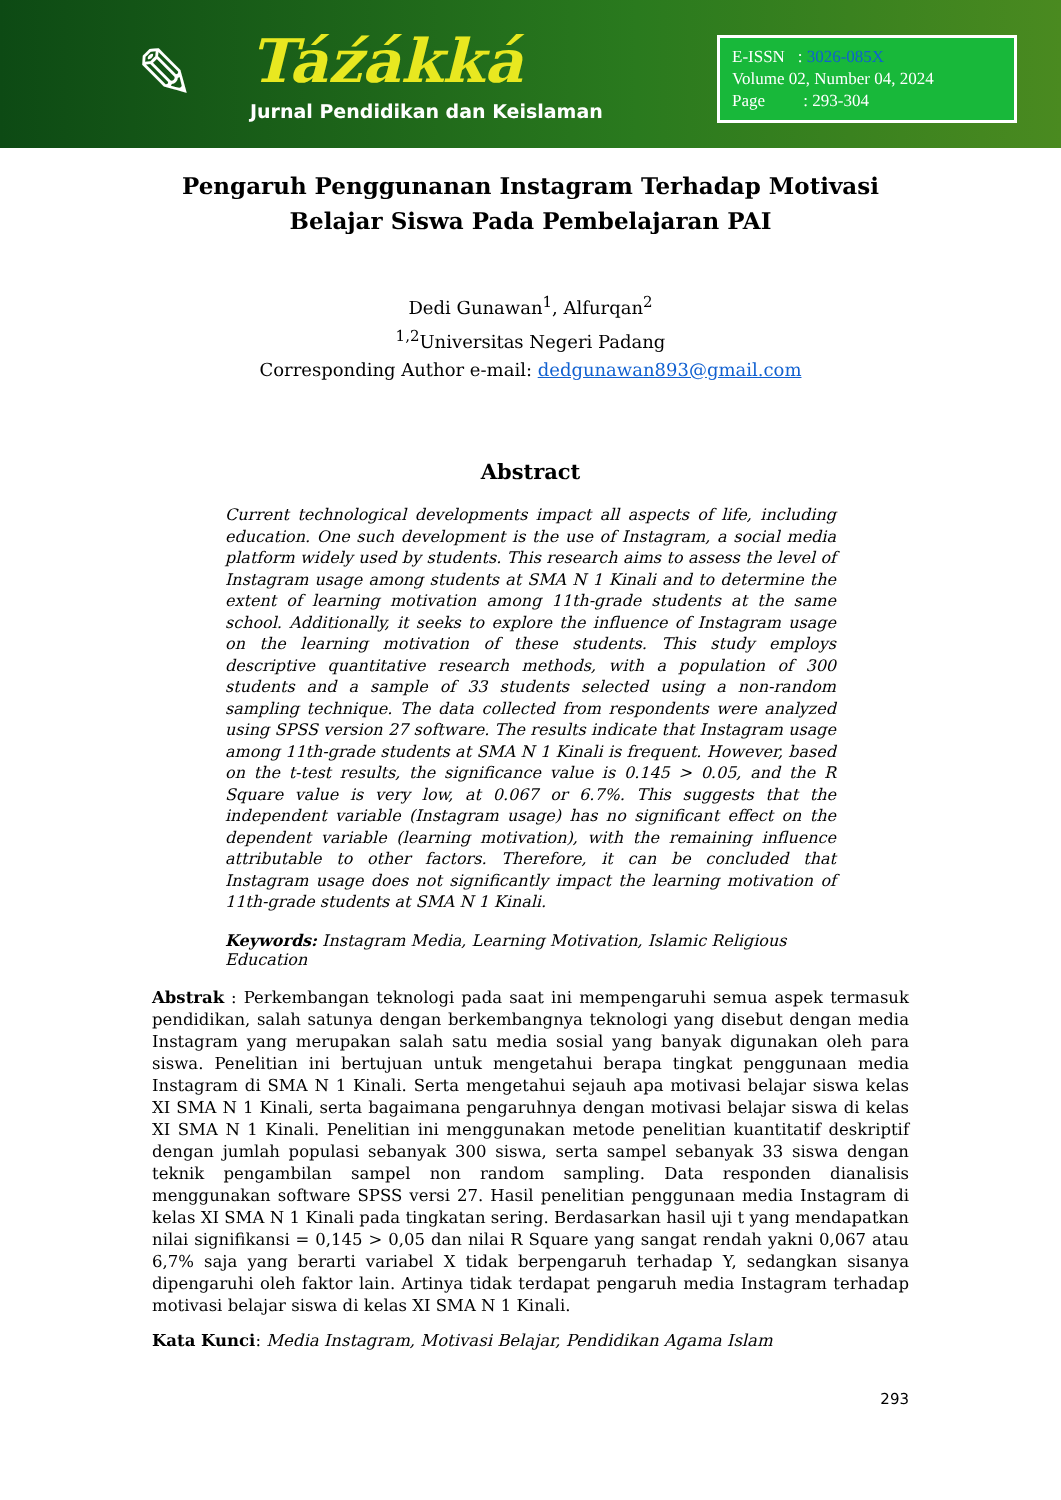✎
Táźákká
Jurnal Pendidikan dan Keislaman
E-ISSN : 3026-085X
Volume 02, Number 04, 2024
Page : 293-304
Pengaruh Penggunanan Instagram Terhadap Motivasi Belajar Siswa Pada Pembelajaran PAI
Dedi Gunawan<sup>1</sup>, Alfurqan<sup>2</sup>
<sup>1,2</sup>Universitas Negeri Padang
Corresponding Author e-mail: dedgunawan893@gmail.com
Abstract
Current technological developments impact all aspects of life, including education. One such development is the use of Instagram, a social media platform widely used by students. This research aims to assess the level of Instagram usage among students at SMA N 1 Kinali and to determine the extent of learning motivation among 11th-grade students at the same school. Additionally, it seeks to explore the influence of Instagram usage on the learning motivation of these students. This study employs descriptive quantitative research methods, with a population of 300 students and a sample of 33 students selected using a non-random sampling technique. The data collected from respondents were analyzed using SPSS version 27 software. The results indicate that Instagram usage among 11th-grade students at SMA N 1 Kinali is frequent. However, based on the t-test results, the significance value is 0.145 > 0.05, and the R Square value is very low, at 0.067 or 6.7%. This suggests that the independent variable (Instagram usage) has no significant effect on the dependent variable (learning motivation), with the remaining influence attributable to other factors. Therefore, it can be concluded that Instagram usage does not significantly impact the learning motivation of 11th-grade students at SMA N 1 Kinali.
Keywords: Instagram Media, Learning Motivation, Islamic Religious Education
Abstrak : Perkembangan teknologi pada saat ini mempengaruhi semua aspek termasuk pendidikan, salah satunya dengan berkembangnya teknologi yang disebut dengan media Instagram yang merupakan salah satu media sosial yang banyak digunakan oleh para siswa. Penelitian ini bertujuan untuk mengetahui berapa tingkat penggunaan media Instagram di SMA N 1 Kinali. Serta mengetahui sejauh apa motivasi belajar siswa kelas XI SMA N 1 Kinali, serta bagaimana pengaruhnya dengan motivasi belajar siswa di kelas XI SMA N 1 Kinali. Penelitian ini menggunakan metode penelitian kuantitatif deskriptif dengan jumlah populasi sebanyak 300 siswa, serta sampel sebanyak 33 siswa dengan teknik pengambilan sampel non random sampling. Data responden dianalisis menggunakan software SPSS versi 27. Hasil penelitian penggunaan media Instagram di kelas XI SMA N 1 Kinali pada tingkatan sering. Berdasarkan hasil uji t yang mendapatkan nilai signifikansi = 0,145 > 0,05 dan nilai R Square yang sangat rendah yakni 0,067 atau 6,7% saja yang berarti variabel X tidak berpengaruh terhadap Y, sedangkan sisanya dipengaruhi oleh faktor lain. Artinya tidak terdapat pengaruh media Instagram terhadap motivasi belajar siswa di kelas XI SMA N 1 Kinali.
Kata Kunci: Media Instagram, Motivasi Belajar, Pendidikan Agama Islam
293